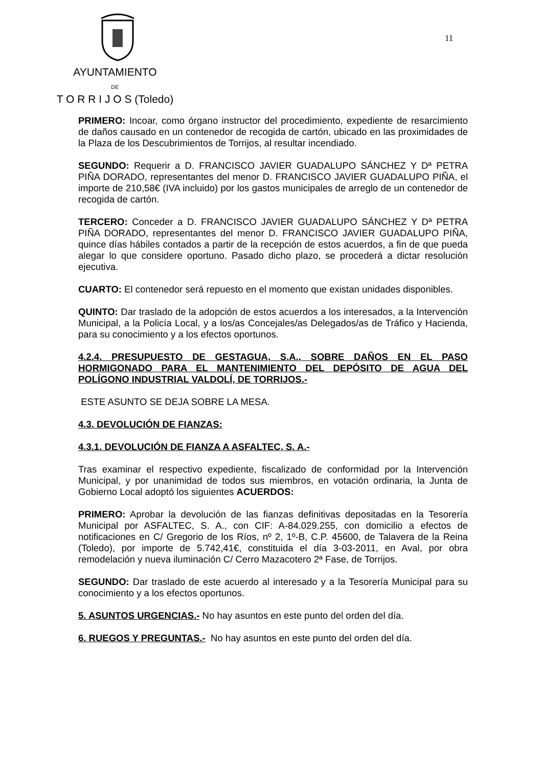AYUNTAMIENTO
DE
T O R R I J O S (Toledo)
11
PRIMERO: Incoar, como órgano instructor del procedimiento, expediente de resarcimiento de daños causado en un contenedor de recogida de cartón, ubicado en las proximidades de la Plaza de los Descubrimientos de Torrijos, al resultar incendiado.
SEGUNDO: Requerir a D. FRANCISCO JAVIER GUADALUPO SÁNCHEZ Y Dª PETRA PIÑA DORADO, representantes del menor D. FRANCISCO JAVIER GUADALUPO PIÑA, el importe de 210,58€ (IVA incluido) por los gastos municipales de arreglo de un contenedor de recogida de cartón.
TERCERO: Conceder a D. FRANCISCO JAVIER GUADALUPO SÁNCHEZ Y Dª PETRA PIÑA DORADO, representantes del menor D. FRANCISCO JAVIER GUADALUPO PIÑA, quince días hábiles contados a partir de la recepción de estos acuerdos, a fin de que pueda alegar lo que considere oportuno. Pasado dicho plazo, se procederá a dictar resolución ejecutiva.
CUARTO: El contenedor será repuesto en el momento que existan unidades disponibles.
QUINTO: Dar traslado de la adopción de estos acuerdos a los interesados, a la Intervención Municipal, a la Policía Local, y a los/as Concejales/as Delegados/as de Tráfico y Hacienda, para su conocimiento y a los efectos oportunos.
4.2.4. PRESUPUESTO DE GESTAGUA, S.A., SOBRE DAÑOS EN EL PASO HORMIGONADO PARA EL MANTENIMIENTO DEL DEPÓSITO DE AGUA DEL POLÍGONO INDUSTRIAL VALDOLÍ, DE TORRIJOS.-
ESTE ASUNTO SE DEJA SOBRE LA MESA.
4.3. DEVOLUCIÓN DE FIANZAS:
4.3.1. DEVOLUCIÓN DE FIANZA A ASFALTEC, S. A.-
Tras examinar el respectivo expediente, fiscalizado de conformidad por la Intervención Municipal, y por unanimidad de todos sus miembros, en votación ordinaria, la Junta de Gobierno Local adoptó los siguientes ACUERDOS:
PRIMERO: Aprobar la devolución de las fianzas definitivas depositadas en la Tesorería Municipal por ASFALTEC, S. A., con CIF: A-84.029.255, con domicilio a efectos de notificaciones en C/ Gregorio de los Ríos, nº 2, 1º-B, C.P. 45600, de Talavera de la Reina (Toledo), por importe de 5.742,41€, constituida el día 3-03-2011, en Aval, por obra remodelación y nueva iluminación C/ Cerro Mazacotero 2ª Fase, de Torrijos.
SEGUNDO: Dar traslado de este acuerdo al interesado y a la Tesorería Municipal para su conocimiento y a los efectos oportunos.
5. ASUNTOS URGENCIAS.- No hay asuntos en este punto del orden del día.
6. RUEGOS Y PREGUNTAS.- No hay asuntos en este punto del orden del día.